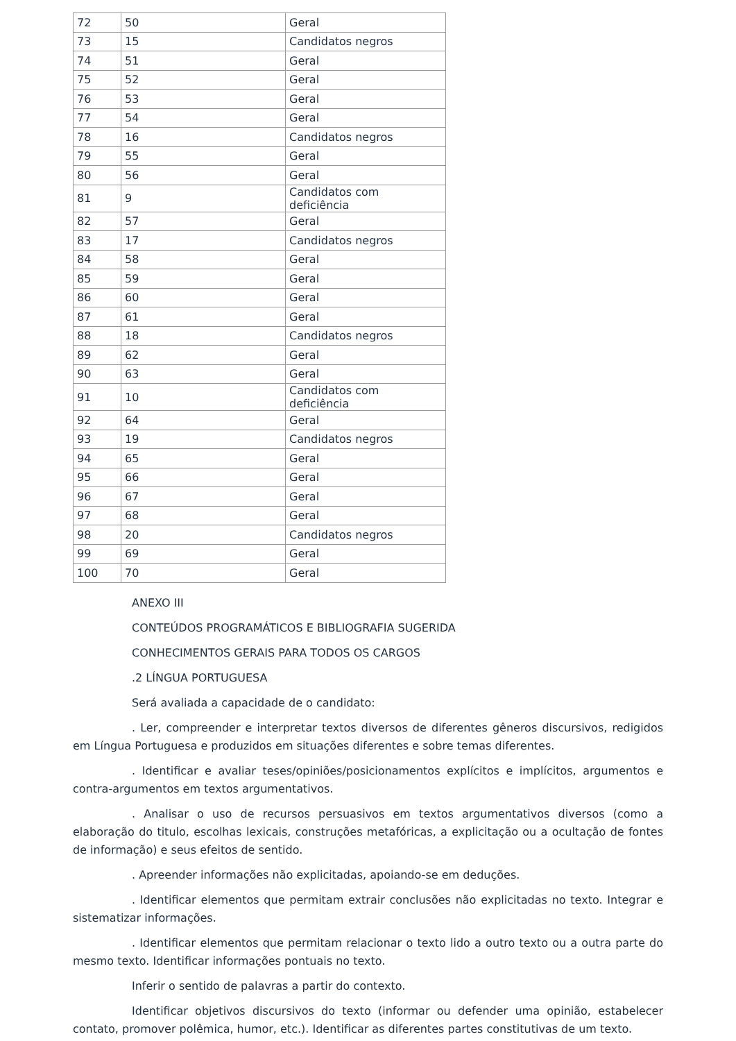| 72 | 50 | Geral |
| 73 | 15 | Candidatos negros |
| 74 | 51 | Geral |
| 75 | 52 | Geral |
| 76 | 53 | Geral |
| 77 | 54 | Geral |
| 78 | 16 | Candidatos negros |
| 79 | 55 | Geral |
| 80 | 56 | Geral |
| 81 | 9 | Candidatos com deficiência |
| 82 | 57 | Geral |
| 83 | 17 | Candidatos negros |
| 84 | 58 | Geral |
| 85 | 59 | Geral |
| 86 | 60 | Geral |
| 87 | 61 | Geral |
| 88 | 18 | Candidatos negros |
| 89 | 62 | Geral |
| 90 | 63 | Geral |
| 91 | 10 | Candidatos com deficiência |
| 92 | 64 | Geral |
| 93 | 19 | Candidatos negros |
| 94 | 65 | Geral |
| 95 | 66 | Geral |
| 96 | 67 | Geral |
| 97 | 68 | Geral |
| 98 | 20 | Candidatos negros |
| 99 | 69 | Geral |
| 100 | 70 | Geral |
ANEXO III
CONTEÚDOS PROGRAMÁTICOS E BIBLIOGRAFIA SUGERIDA
CONHECIMENTOS GERAIS PARA TODOS OS CARGOS
.2 LÍNGUA PORTUGUESA
Será avaliada a capacidade de o candidato:
. Ler, compreender e interpretar textos diversos de diferentes gêneros discursivos, redigidos em Língua Portuguesa e produzidos em situações diferentes e sobre temas diferentes.
. Identificar e avaliar teses/opiniões/posicionamentos explícitos e implícitos, argumentos e contra-argumentos em textos argumentativos.
. Analisar o uso de recursos persuasivos em textos argumentativos diversos (como a elaboração do titulo, escolhas lexicais, construções metafóricas, a explicitação ou a ocultação de fontes de informação) e seus efeitos de sentido.
. Apreender informações não explicitadas, apoiando-se em deduções.
. Identificar elementos que permitam extrair conclusões não explicitadas no texto. Integrar e sistematizar informações.
. Identificar elementos que permitam relacionar o texto lido a outro texto ou a outra parte do mesmo texto. Identificar informações pontuais no texto.
Inferir o sentido de palavras a partir do contexto.
Identificar objetivos discursivos do texto (informar ou defender uma opinião, estabelecer contato, promover polêmica, humor, etc.). Identificar as diferentes partes constitutivas de um texto.